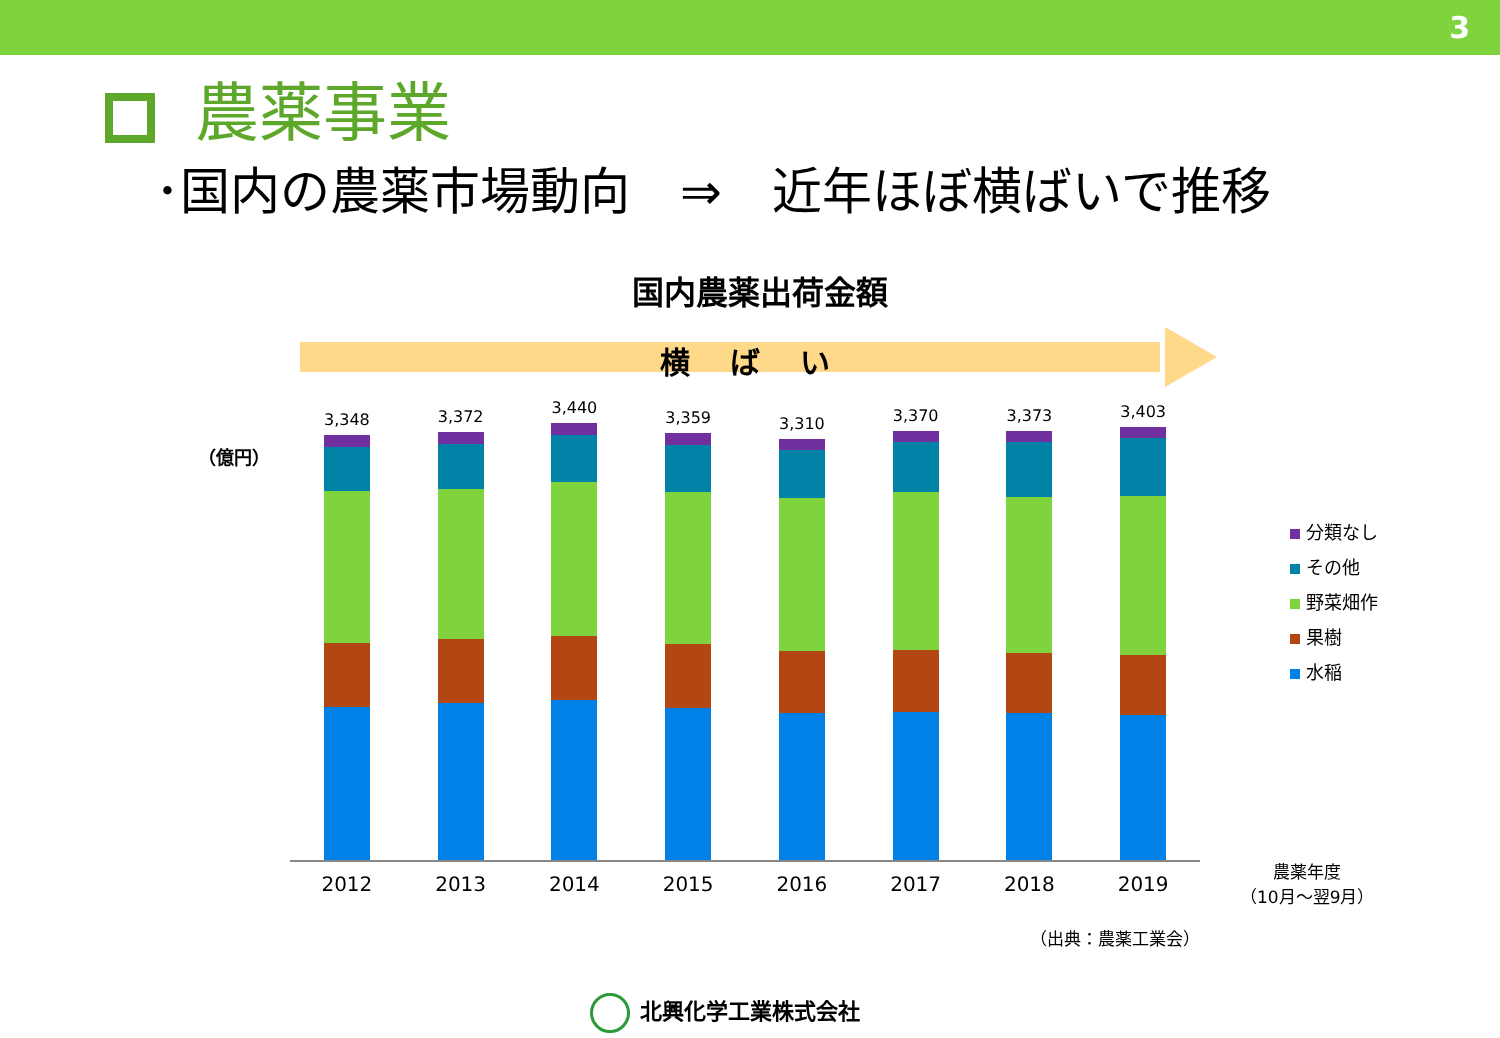3
農薬事業
･国内の農薬市場動向　⇒　近年ほぼ横ばいで推移
国内農薬出荷金額
横ばい
（億円）
3,348
3,372
3,440
3,359
3,310
3,370
3,373
3,403
2012 2013 2014 2015 2016 2017 2018 2019
分類なし
その他
野菜畑作
果樹
水稲
農薬年度
（10月～翌9月）
（出典：農薬工業会）
北興化学工業株式会社